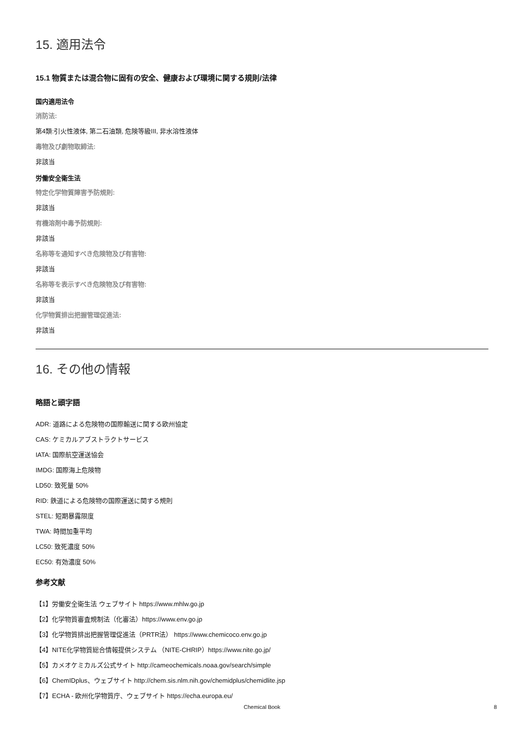15. 適用法令
15.1 物質または混合物に固有の安全、健康および環境に関する規則/法律
国内適用法令
消防法:
第4類:引火性液体, 第二石油類, 危険等級III, 非水溶性液体
毒物及び劇物取締法:
非該当
労働安全衛生法
特定化学物質障害予防規則:
非該当
有機溶剤中毒予防規則:
非該当
名称等を通知すべき危険物及び有害物:
非該当
名称等を表示すべき危険物及び有害物:
非該当
化学物質排出把握管理促進法:
非該当
16. その他の情報
略語と頭字語
ADR: 道路による危険物の国際輸送に関する欧州協定
CAS: ケミカルアブストラクトサービス
IATA: 国際航空運送協会
IMDG: 国際海上危険物
LD50: 致死量 50%
RID: 鉄道による危険物の国際運送に関する規則
STEL: 短期暴露限度
TWA: 時間加重平均
LC50: 致死濃度 50%
EC50: 有効濃度 50%
参考文献
【1】労働安全衛生法 ウェブサイト https://www.mhlw.go.jp
【2】化学物質審査規制法（化審法）https://www.env.go.jp
【3】化学物質排出把握管理促進法（PRTR法） https://www.chemicoco.env.go.jp
【4】NITE化学物質総合情報提供システム （NITE-CHRIP）https://www.nite.go.jp/
【5】カメオケミカルズ公式サイト http://cameochemicals.noaa.gov/search/simple
【6】ChemIDplus、ウェブサイト http://chem.sis.nlm.nih.gov/chemidplus/chemidlite.jsp
【7】ECHA - 欧州化学物質庁、ウェブサイト https://echa.europa.eu/
Chemical Book
8